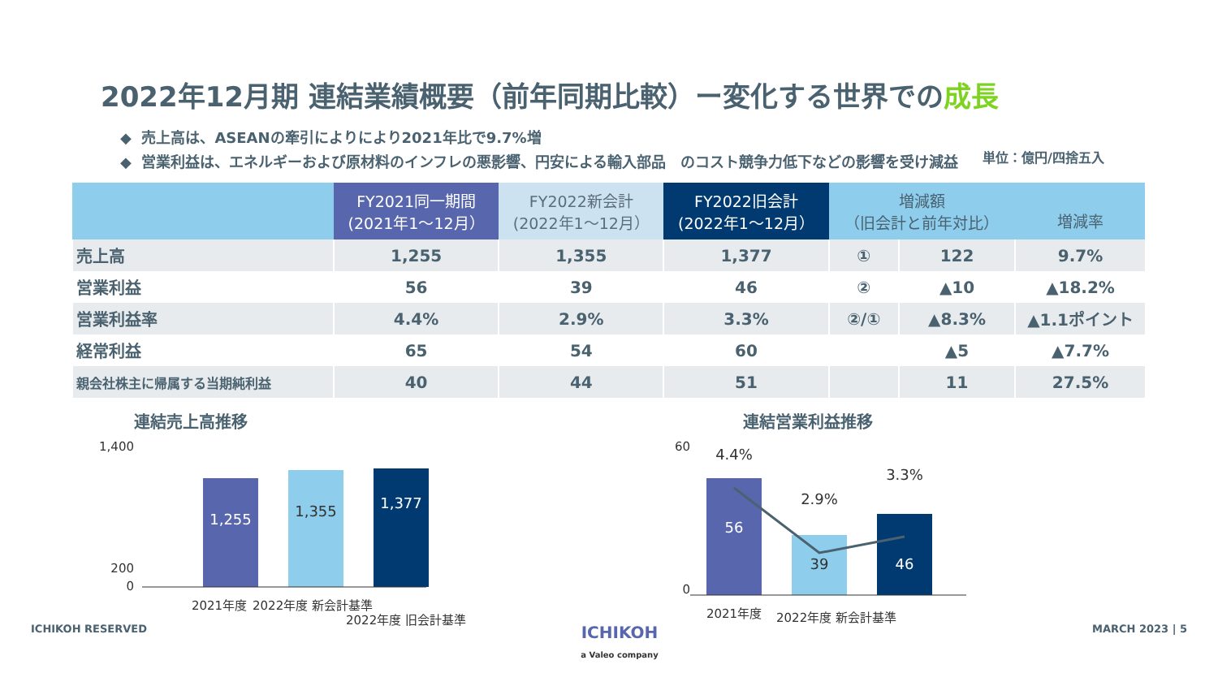2022年12月期 連結業績概要（前年同期比較）ー変化する世界での成長
◆ 売上高は、ASEANの牽引によりにより2021年比で9.7%増
◆ 営業利益は、エネルギーおよび原材料のインフレの悪影響、円安による輸入部品　のコスト競争力低下などの影響を受け減益
単位：億円/四捨五入
| | FY2021同一期間 (2021年1～12月） | FY2022新会計 (2022年1～12月） | FY2022旧会計 (2022年1～12月） | 増減額 （旧会計と前年対比） | | 増減率 |
| --- | --- | --- | --- | --- | --- | --- |
| 売上高 | 1,255 | 1,355 | 1,377 | ① | 122 | 9.7% |
| 営業利益 | 56 | 39 | 46 | ② | ▲10 | ▲18.2% |
| 営業利益率 | 4.4% | 2.9% | 3.3% | ②/① | ▲8.3% | ▲1.1ポイント |
| 経常利益 | 65 | 54 | 60 | | ▲5 | ▲7.7% |
| 親会社株主に帰属する当期純利益 | 40 | 44 | 51 | | 11 | 27.5% |
連結売上高推移
1,400
200
0
1,255
1,355
1,377
2021年度
2022年度 新会計基準
2022年度 旧会計基準
連結営業利益推移
60
0
56
4.4%
39
2.9%
46
3.3%
2021年度
2022年度 新会計基準
ICHIKOH RESERVED ICHIKOH
a Valeo company MARCH 2023 | 5